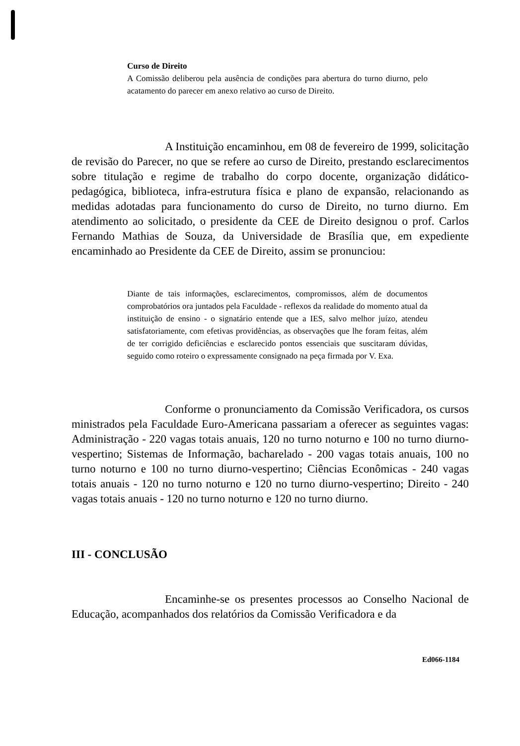Curso de Direito
A Comissão deliberou pela ausência de condições para abertura do turno diurno, pelo acatamento do parecer em anexo relativo ao curso de Direito.
A Instituição encaminhou, em 08 de fevereiro de 1999, solicitação de revisão do Parecer, no que se refere ao curso de Direito, prestando esclarecimentos sobre titulação e regime de trabalho do corpo docente, organização didático-pedagógica, biblioteca, infra-estrutura física e plano de expansão, relacionando as medidas adotadas para funcionamento do curso de Direito, no turno diurno. Em atendimento ao solicitado, o presidente da CEE de Direito designou o prof. Carlos Fernando Mathias de Souza, da Universidade de Brasília que, em expediente encaminhado ao Presidente da CEE de Direito, assim se pronunciou:
Diante de tais informações, esclarecimentos, compromissos, além de documentos comprobatórios ora juntados pela Faculdade - reflexos da realidade do momento atual da instituição de ensino - o signatário entende que a IES, salvo melhor juízo, atendeu satisfatoriamente, com efetivas providências, as observações que lhe foram feitas, além de ter corrigido deficiências e esclarecido pontos essenciais que suscitaram dúvidas, seguido como roteiro o expressamente consignado na peça firmada por V. Exa.
Conforme o pronunciamento da Comissão Verificadora, os cursos ministrados pela Faculdade Euro-Americana passariam a oferecer as seguintes vagas: Administração - 220 vagas totais anuais, 120 no turno noturno e 100 no turno diurno-vespertino; Sistemas de Informação, bacharelado - 200 vagas totais anuais, 100 no turno noturno e 100 no turno diurno-vespertino; Ciências Econômicas - 240 vagas totais anuais - 120 no turno noturno e 120 no turno diurno-vespertino; Direito - 240 vagas totais anuais - 120 no turno noturno e 120 no turno diurno.
III - CONCLUSÃO
Encaminhe-se os presentes processos ao Conselho Nacional de Educação, acompanhados dos relatórios da Comissão Verificadora e da
Ed066-1184